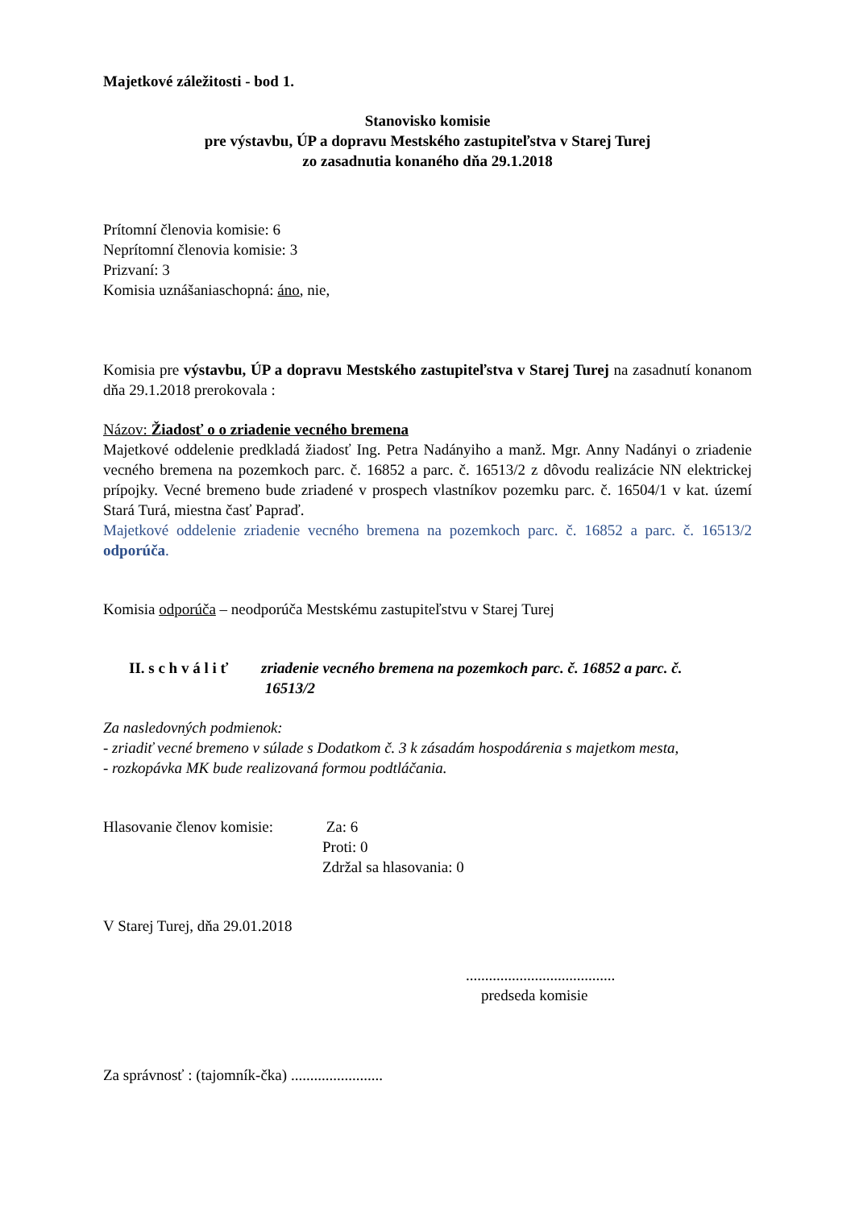Majetkové záležitosti - bod 1.
Stanovisko komisie
pre výstavbu, ÚP a dopravu Mestského zastupiteľstva v Starej Turej
zo zasadnutia konaného dňa 29.1.2018
Prítomní členovia komisie: 6
Neprítomní členovia komisie: 3
Prizvaní: 3
Komisia uznášaniaschopná: áno, nie,
Komisia pre výstavbu, ÚP a dopravu Mestského zastupiteľstva v Starej Turej na zasadnutí konanom dňa 29.1.2018 prerokovala :
Názov: Žiadosť o o zriadenie vecného bremena
Majetkové oddelenie predkladá žiadosť Ing. Petra Nadányiho a manž. Mgr. Anny Nadányi o zriadenie vecného bremena na pozemkoch parc. č. 16852 a parc. č. 16513/2 z dôvodu realizácie NN elektrickej prípojky. Vecné bremeno bude zriadené v prospech vlastníkov pozemku parc. č. 16504/1 v kat. území Stará Turá, miestna časť Papraď.
Majetkové oddelenie zriadenie vecného bremena na pozemkoch parc. č. 16852 a parc. č. 16513/2 odporúča.
Komisia odporúča – neodporúča Mestskému zastupiteľstvu v Starej Turej
II. s c h v á l i ť zriadenie vecného bremena na pozemkoch parc. č. 16852 a parc. č.
16513/2
Za nasledovných podmienok:
- zriadiť vecné bremeno v súlade s Dodatkom č. 3 k zásadám hospodárenia s majetkom mesta,
- rozkopávka MK bude realizovaná formou podtláčania.
Hlasovanie členov komisie: Za: 6
Proti: 0
Zdržal sa hlasovania: 0
V Starej Turej, dňa 29.01.2018
.......................................
predseda komisie
Za správnosť : (tajomník-čka) ........................